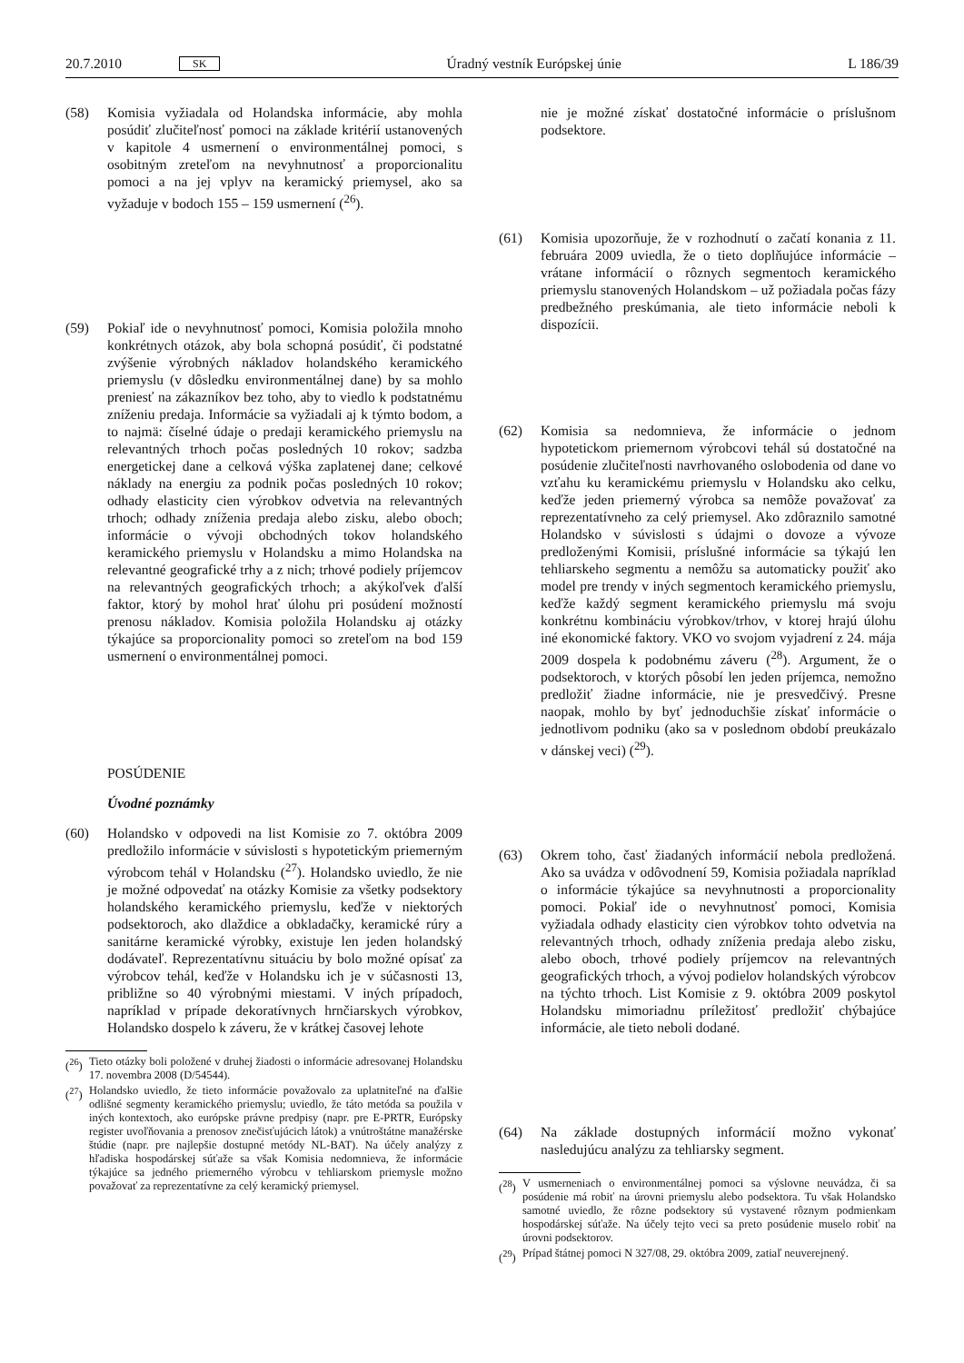20.7.2010 SK Úradný vestník Európskej únie L 186/39
(58) Komisia vyžiadala od Holandska informácie, aby mohla posúdiť zlučiteľnosť pomoci na základe kritérií ustanovených v kapitole 4 usmernení o environmentálnej pomoci, s osobitným zreteľom na nevyhnutnosť a proporcionalitu pomoci a na jej vplyv na keramický priemysel, ako sa vyžaduje v bodoch 155 – 159 usmernení (<sup>26</sup>).
(59) Pokiaľ ide o nevyhnutnosť pomoci, Komisia položila mnoho konkrétnych otázok, aby bola schopná posúdiť, či podstatné zvýšenie výrobných nákladov holandského keramického priemyslu (v dôsledku environmentálnej dane) by sa mohlo preniesť na zákazníkov bez toho, aby to viedlo k podstatnému zníženiu predaja. Informácie sa vyžiadali aj k týmto bodom, a to najmä: číselné údaje o predaji keramického priemyslu na relevantných trhoch počas posledných 10 rokov; sadzba energetickej dane a celková výška zaplatenej dane; celkové náklady na energiu za podnik počas posledných 10 rokov; odhady elasticity cien výrobkov odvetvia na relevantných trhoch; odhady zníženia predaja alebo zisku, alebo oboch; informácie o vývoji obchodných tokov holandského keramického priemyslu v Holandsku a mimo Holandska na relevantné geografické trhy a z nich; trhové podiely príjemcov na relevantných geografických trhoch; a akýkoľvek ďalší faktor, ktorý by mohol hrať úlohu pri posúdení možností prenosu nákladov. Komisia položila Holandsku aj otázky týkajúce sa proporcionality pomoci so zreteľom na bod 159 usmernení o environmentálnej pomoci.
POSÚDENIE
Úvodné poznámky
(60) Holandsko v odpovedi na list Komisie zo 7. októbra 2009 predložilo informácie v súvislosti s hypotetickým priemerným výrobcom tehál v Holandsku (<sup>27</sup>). Holandsko uviedlo, že nie je možné odpovedať na otázky Komisie za všetky podsektory holandského keramického priemyslu, keďže v niektorých podsektoroch, ako dlaždice a obkladačky, keramické rúry a sanitárne keramické výrobky, existuje len jeden holandský dodávateľ. Reprezentatívnu situáciu by bolo možné opísať za výrobcov tehál, keďže v Holandsku ich je v súčasnosti 13, približne so 40 výrobnými miestami. V iných prípadoch, napríklad v prípade dekoratívnych hrnčiarskych výrobkov, Holandsko dospelo k záveru, že v krátkej časovej lehote
(<sup>26</sup>) Tieto otázky boli položené v druhej žiadosti o informácie adresovanej Holandsku 17. novembra 2008 (D/54544).
(<sup>27</sup>) Holandsko uviedlo, že tieto informácie považovalo za uplatniteľné na ďalšie odlišné segmenty keramického priemyslu; uviedlo, že táto metóda sa použila v iných kontextoch, ako európske právne predpisy (napr. pre E-PRTR, Európsky register uvoľňovania a prenosov znečisťujúcich látok) a vnútroštátne manažérske štúdie (napr. pre najlepšie dostupné metódy NL-BAT). Na účely analýzy z hľadiska hospodárskej súťaže sa však Komisia nedomnieva, že informácie týkajúce sa jedného priemerného výrobcu v tehliarskom priemysle možno považovať za reprezentatívne za celý keramický priemysel.
nie je možné získať dostatočné informácie o príslušnom podsektore.
(61) Komisia upozorňuje, že v rozhodnutí o začatí konania z 11. februára 2009 uviedla, že o tieto doplňujúce informácie – vrátane informácií o rôznych segmentoch keramického priemyslu stanovených Holandskom – už požiadala počas fázy predbežného preskúmania, ale tieto informácie neboli k dispozícii.
(62) Komisia sa nedomnieva, že informácie o jednom hypotetickom priemernom výrobcovi tehál sú dostatočné na posúdenie zlučiteľnosti navrhovaného oslobodenia od dane vo vzťahu ku keramickému priemyslu v Holandsku ako celku, keďže jeden priemerný výrobca sa nemôže považovať za reprezentatívneho za celý priemysel. Ako zdôraznilo samotné Holandsko v súvislosti s údajmi o dovoze a vývoze predloženými Komisii, príslušné informácie sa týkajú len tehliarskeho segmentu a nemôžu sa automaticky použiť ako model pre trendy v iných segmentoch keramického priemyslu, keďže každý segment keramického priemyslu má svoju konkrétnu kombináciu výrobkov/trhov, v ktorej hrajú úlohu iné ekonomické faktory. VKO vo svojom vyjadrení z 24. mája 2009 dospela k podobnému záveru (<sup>28</sup>). Argument, že o podsektoroch, v ktorých pôsobí len jeden príjemca, nemožno predložiť žiadne informácie, nie je presvedčivý. Presne naopak, mohlo by byť jednoduchšie získať informácie o jednotlivom podniku (ako sa v poslednom období preukázalo v dánskej veci) (<sup>29</sup>).
(63) Okrem toho, časť žiadaných informácií nebola predložená. Ako sa uvádza v odôvodnení 59, Komisia požiadala napríklad o informácie týkajúce sa nevyhnutnosti a proporcionality pomoci. Pokiaľ ide o nevyhnutnosť pomoci, Komisia vyžiadala odhady elasticity cien výrobkov tohto odvetvia na relevantných trhoch, odhady zníženia predaja alebo zisku, alebo oboch, trhové podiely príjemcov na relevantných geografických trhoch, a vývoj podielov holandských výrobcov na týchto trhoch. List Komisie z 9. októbra 2009 poskytol Holandsku mimoriadnu príležitosť predložiť chýbajúce informácie, ale tieto neboli dodané.
(64) Na základe dostupných informácií možno vykonať nasledujúcu analýzu za tehliarsky segment.
(<sup>28</sup>) V usmerneniach o environmentálnej pomoci sa výslovne neuvádza, či sa posúdenie má robiť na úrovni priemyslu alebo podsektora. Tu však Holandsko samotné uviedlo, že rôzne podsektory sú vystavené rôznym podmienkam hospodárskej súťaže. Na účely tejto veci sa preto posúdenie muselo robiť na úrovni podsektorov.
(<sup>29</sup>) Prípad štátnej pomoci N 327/08, 29. októbra 2009, zatiaľ neuverejnený.